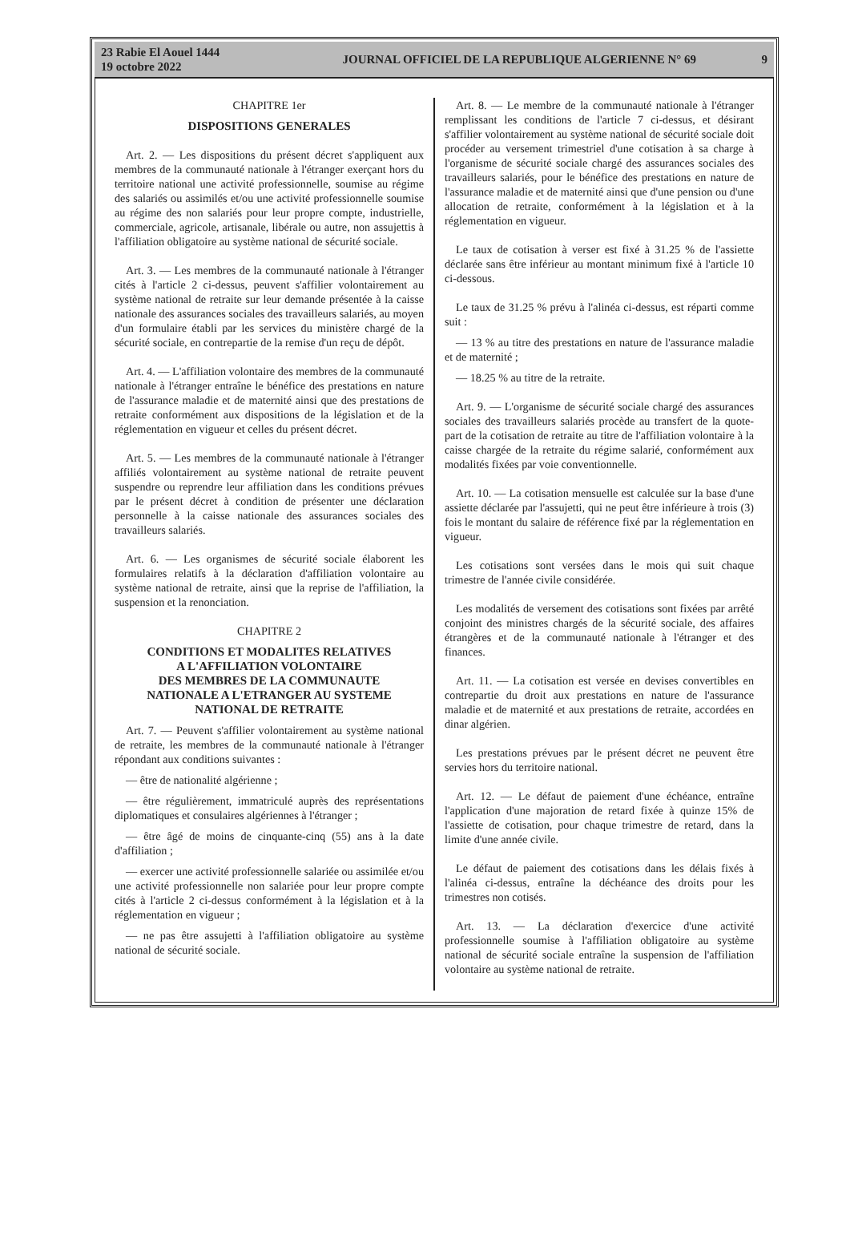23 Rabie El Aouel 1444
19 octobre 2022
JOURNAL OFFICIEL DE LA REPUBLIQUE ALGERIENNE N° 69
9
CHAPITRE 1er
DISPOSITIONS GENERALES
Art. 2. — Les dispositions du présent décret s'appliquent aux membres de la communauté nationale à l'étranger exerçant hors du territoire national une activité professionnelle, soumise au régime des salariés ou assimilés et/ou une activité professionnelle soumise au régime des non salariés pour leur propre compte, industrielle, commerciale, agricole, artisanale, libérale ou autre, non assujettis à l'affiliation obligatoire au système national de sécurité sociale.
Art. 3. — Les membres de la communauté nationale à l'étranger cités à l'article 2 ci-dessus, peuvent s'affilier volontairement au système national de retraite sur leur demande présentée à la caisse nationale des assurances sociales des travailleurs salariés, au moyen d'un formulaire établi par les services du ministère chargé de la sécurité sociale, en contrepartie de la remise d'un reçu de dépôt.
Art. 4. — L'affiliation volontaire des membres de la communauté nationale à l'étranger entraîne le bénéfice des prestations en nature de l'assurance maladie et de maternité ainsi que des prestations de retraite conformément aux dispositions de la législation et de la réglementation en vigueur et celles du présent décret.
Art. 5. — Les membres de la communauté nationale à l'étranger affiliés volontairement au système national de retraite peuvent suspendre ou reprendre leur affiliation dans les conditions prévues par le présent décret à condition de présenter une déclaration personnelle à la caisse nationale des assurances sociales des travailleurs salariés.
Art. 6. — Les organismes de sécurité sociale élaborent les formulaires relatifs à la déclaration d'affiliation volontaire au système national de retraite, ainsi que la reprise de l'affiliation, la suspension et la renonciation.
CHAPITRE 2
CONDITIONS ET MODALITES RELATIVES
A L'AFFILIATION VOLONTAIRE
DES MEMBRES DE LA COMMUNAUTE
NATIONALE A L'ETRANGER AU SYSTEME
NATIONAL DE RETRAITE
Art. 7. — Peuvent s'affilier volontairement au système national de retraite, les membres de la communauté nationale à l'étranger répondant aux conditions suivantes :
— être de nationalité algérienne ;
— être régulièrement, immatriculé auprès des représentations diplomatiques et consulaires algériennes à l'étranger ;
— être âgé de moins de cinquante-cinq (55) ans à la date d'affiliation ;
— exercer une activité professionnelle salariée ou assimilée et/ou une activité professionnelle non salariée pour leur propre compte cités à l'article 2 ci-dessus conformément à la législation et à la réglementation en vigueur ;
— ne pas être assujetti à l'affiliation obligatoire au système national de sécurité sociale.
Art. 8. — Le membre de la communauté nationale à l'étranger remplissant les conditions de l'article 7 ci-dessus, et désirant s'affilier volontairement au système national de sécurité sociale doit procéder au versement trimestriel d'une cotisation à sa charge à l'organisme de sécurité sociale chargé des assurances sociales des travailleurs salariés, pour le bénéfice des prestations en nature de l'assurance maladie et de maternité ainsi que d'une pension ou d'une allocation de retraite, conformément à la législation et à la réglementation en vigueur.
Le taux de cotisation à verser est fixé à 31.25 % de l'assiette déclarée sans être inférieur au montant minimum fixé à l'article 10 ci-dessous.
Le taux de 31.25 % prévu à l'alinéa ci-dessus, est réparti comme suit :
— 13 % au titre des prestations en nature de l'assurance maladie et de maternité ;
— 18.25 % au titre de la retraite.
Art. 9. — L'organisme de sécurité sociale chargé des assurances sociales des travailleurs salariés procède au transfert de la quote-part de la cotisation de retraite au titre de l'affiliation volontaire à la caisse chargée de la retraite du régime salarié, conformément aux modalités fixées par voie conventionnelle.
Art. 10. — La cotisation mensuelle est calculée sur la base d'une assiette déclarée par l'assujetti, qui ne peut être inférieure à trois (3) fois le montant du salaire de référence fixé par la réglementation en vigueur.
Les cotisations sont versées dans le mois qui suit chaque trimestre de l'année civile considérée.
Les modalités de versement des cotisations sont fixées par arrêté conjoint des ministres chargés de la sécurité sociale, des affaires étrangères et de la communauté nationale à l'étranger et des finances.
Art. 11. — La cotisation est versée en devises convertibles en contrepartie du droit aux prestations en nature de l'assurance maladie et de maternité et aux prestations de retraite, accordées en dinar algérien.
Les prestations prévues par le présent décret ne peuvent être servies hors du territoire national.
Art. 12. — Le défaut de paiement d'une échéance, entraîne l'application d'une majoration de retard fixée à quinze 15% de l'assiette de cotisation, pour chaque trimestre de retard, dans la limite d'une année civile.
Le défaut de paiement des cotisations dans les délais fixés à l'alinéa ci-dessus, entraîne la déchéance des droits pour les trimestres non cotisés.
Art. 13. — La déclaration d'exercice d'une activité professionnelle soumise à l'affiliation obligatoire au système national de sécurité sociale entraîne la suspension de l'affiliation volontaire au système national de retraite.